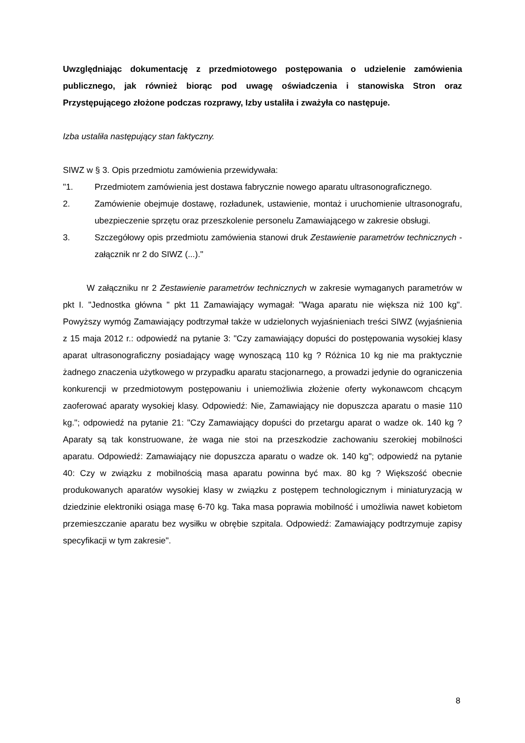Uwzględniając dokumentację z przedmiotowego postępowania o udzielenie zamówienia publicznego, jak również biorąc pod uwagę oświadczenia i stanowiska Stron oraz Przystępującego złożone podczas rozprawy, Izby ustaliła i zważyła co następuje.
Izba ustaliła następujący stan faktyczny.
SIWZ w § 3. Opis przedmiotu zamówienia przewidywała:
"1. Przedmiotem zamówienia jest dostawa fabrycznie nowego aparatu ultrasonograficznego.
2. Zamówienie obejmuje dostawę, rozładunek, ustawienie, montaż i uruchomienie ultrasonografu, ubezpieczenie sprzętu oraz przeszkolenie personelu Zamawiającego w zakresie obsługi.
3. Szczegółowy opis przedmiotu zamówienia stanowi druk Zestawienie parametrów technicznych - załącznik nr 2 do SIWZ (...)."
W załączniku nr 2 Zestawienie parametrów technicznych w zakresie wymaganych parametrów w pkt I. "Jednostka główna " pkt 11 Zamawiający wymagał: "Waga aparatu nie większa niż 100 kg". Powyższy wymóg Zamawiający podtrzymał także w udzielonych wyjaśnieniach treści SIWZ (wyjaśnienia z 15 maja 2012 r.: odpowiedź na pytanie 3: "Czy zamawiający dopuści do postępowania wysokiej klasy aparat ultrasonograficzny posiadający wagę wynoszącą 110 kg ? Różnica 10 kg nie ma praktycznie żadnego znaczenia użytkowego w przypadku aparatu stacjonarnego, a prowadzi jedynie do ograniczenia konkurencji w przedmiotowym postępowaniu i uniemożliwia złożenie oferty wykonawcom chcącym zaoferować aparaty wysokiej klasy. Odpowiedź: Nie, Zamawiający nie dopuszcza aparatu o masie 110 kg."; odpowiedź na pytanie 21: "Czy Zamawiający dopuści do przetargu aparat o wadze ok. 140 kg ? Aparaty są tak konstruowane, że waga nie stoi na przeszkodzie zachowaniu szerokiej mobilności aparatu. Odpowiedź: Zamawiający nie dopuszcza aparatu o wadze ok. 140 kg"; odpowiedź na pytanie 40: Czy w związku z mobilnością masa aparatu powinna być max. 80 kg ? Większość obecnie produkowanych aparatów wysokiej klasy w związku z postępem technologicznym i miniaturyzacją w dziedzinie elektroniki osiąga masę 6-70 kg. Taka masa poprawia mobilność i umożliwia nawet kobietom przemieszczanie aparatu bez wysiłku w obrębie szpitala. Odpowiedź: Zamawiający podtrzymuje zapisy specyfikacji w tym zakresie".
8